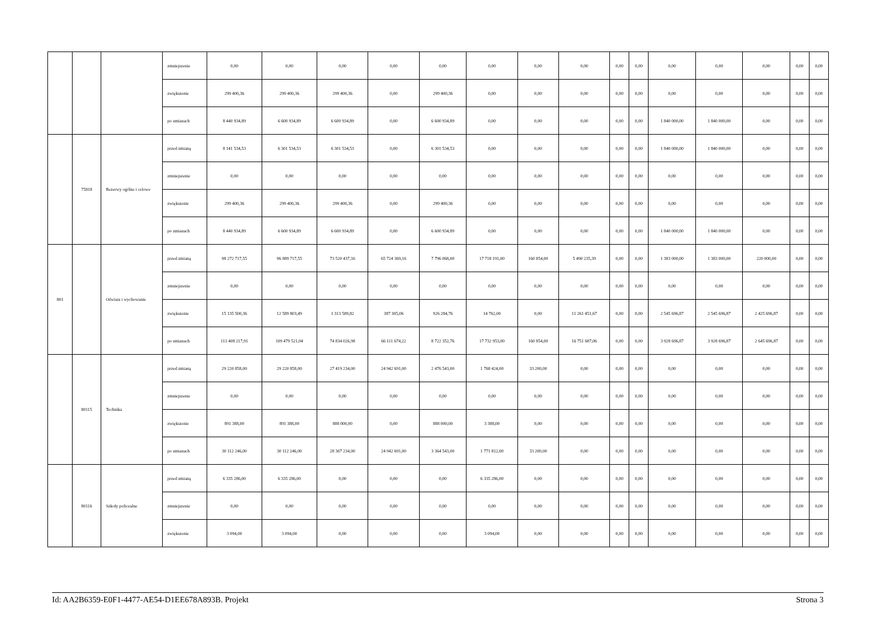| | | | zmniejszenie | 0,00 | 0,00 | 0,00 | 0,00 | 0,00 | 0,00 | 0,00 | 0,00 | 0,00 | 0,00 | 0,00 | 0,00 | 0,00 | 0,00 | 0,00 |
| | | | zwiększenie | 299 400,36 | 299 400,36 | 299 400,36 | 0,00 | 299 400,36 | 0,00 | 0,00 | 0,00 | 0,00 | 0,00 | 0,00 | 0,00 | 0,00 | 0,00 | 0,00 |
| | | | po zmianach | 8 440 934,89 | 6 600 934,89 | 6 600 934,89 | 0,00 | 6 600 934,89 | 0,00 | 0,00 | 0,00 | 0,00 | 0,00 | 1 840 000,00 | 1 840 000,00 | 0,00 | 0,00 | 0,00 |
| | 75818 | Rezerwy ogólne i celowe | przed zmianą | 8 141 534,53 | 6 301 534,53 | 6 301 534,53 | 0,00 | 6 301 534,53 | 0,00 | 0,00 | 0,00 | 0,00 | 0,00 | 1 840 000,00 | 1 840 000,00 | 0,00 | 0,00 | 0,00 |
| | | | zmniejszenie | 0,00 | 0,00 | 0,00 | 0,00 | 0,00 | 0,00 | 0,00 | 0,00 | 0,00 | 0,00 | 0,00 | 0,00 | 0,00 | 0,00 | 0,00 |
| | | | zwiększenie | 299 400,36 | 299 400,36 | 299 400,36 | 0,00 | 299 400,36 | 0,00 | 0,00 | 0,00 | 0,00 | 0,00 | 0,00 | 0,00 | 0,00 | 0,00 | 0,00 |
| | | | po zmianach | 8 440 934,89 | 6 600 934,89 | 6 600 934,89 | 0,00 | 6 600 934,89 | 0,00 | 0,00 | 0,00 | 0,00 | 0,00 | 1 840 000,00 | 1 840 000,00 | 0,00 | 0,00 | 0,00 |
| 801 | | Oświata i wychowanie | przed zmianą | 98 272 717,55 | 96 889 717,55 | 73 520 437,16 | 65 724 369,16 | 7 796 068,00 | 17 718 191,00 | 160 854,00 | 5 490 235,39 | 0,00 | 0,00 | 1 383 000,00 | 1 383 000,00 | 220 000,00 | 0,00 | 0,00 |
| | | | zmniejszenie | 0,00 | 0,00 | 0,00 | 0,00 | 0,00 | 0,00 | 0,00 | 0,00 | 0,00 | 0,00 | 0,00 | 0,00 | 0,00 | 0,00 | 0,00 |
| | | | zwiększenie | 15 135 500,36 | 12 589 803,49 | 1 313 589,82 | 387 305,06 | 926 284,76 | 14 762,00 | 0,00 | 11 261 451,67 | 0,00 | 0,00 | 2 545 696,87 | 2 545 696,87 | 2 425 696,87 | 0,00 | 0,00 |
| | | | po zmianach | 113 408 217,91 | 109 479 521,04 | 74 834 026,98 | 66 111 674,22 | 8 722 352,76 | 17 732 953,00 | 160 854,00 | 16 751 687,06 | 0,00 | 0,00 | 3 928 696,87 | 3 928 696,87 | 2 645 696,87 | 0,00 | 0,00 |
| | 80115 | Technika | przed zmianą | 29 220 858,00 | 29 220 858,00 | 27 419 234,00 | 24 942 691,00 | 2 476 543,00 | 1 768 424,00 | 33 200,00 | 0,00 | 0,00 | 0,00 | 0,00 | 0,00 | 0,00 | 0,00 | 0,00 |
| | | | zmniejszenie | 0,00 | 0,00 | 0,00 | 0,00 | 0,00 | 0,00 | 0,00 | 0,00 | 0,00 | 0,00 | 0,00 | 0,00 | 0,00 | 0,00 | 0,00 |
| | | | zwiększenie | 891 388,00 | 891 388,00 | 888 000,00 | 0,00 | 888 000,00 | 3 388,00 | 0,00 | 0,00 | 0,00 | 0,00 | 0,00 | 0,00 | 0,00 | 0,00 | 0,00 |
| | | | po zmianach | 30 112 246,00 | 30 112 246,00 | 28 307 234,00 | 24 942 691,00 | 3 364 543,00 | 1 771 812,00 | 33 200,00 | 0,00 | 0,00 | 0,00 | 0,00 | 0,00 | 0,00 | 0,00 | 0,00 |
| | 80116 | Szkoły policealne | przed zmianą | 6 335 286,00 | 6 335 286,00 | 0,00 | 0,00 | 0,00 | 6 335 286,00 | 0,00 | 0,00 | 0,00 | 0,00 | 0,00 | 0,00 | 0,00 | 0,00 | 0,00 |
| | | | zmniejszenie | 0,00 | 0,00 | 0,00 | 0,00 | 0,00 | 0,00 | 0,00 | 0,00 | 0,00 | 0,00 | 0,00 | 0,00 | 0,00 | 0,00 | 0,00 |
| | | | zwiększenie | 3 094,00 | 3 094,00 | 0,00 | 0,00 | 0,00 | 3 094,00 | 0,00 | 0,00 | 0,00 | 0,00 | 0,00 | 0,00 | 0,00 | 0,00 | 0,00 |
Id: AA2B6359-E0F1-4477-AE54-D1EE678A893B. Projekt Strona 3